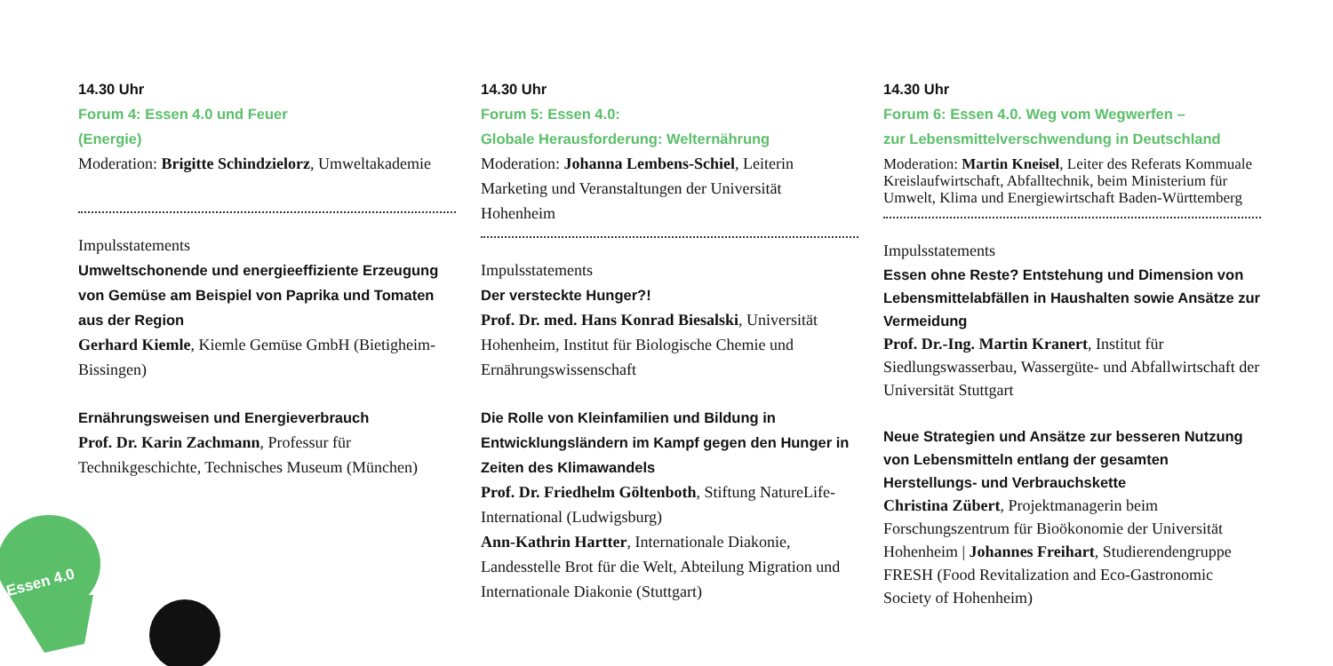14.30 Uhr
Forum 4: Essen 4.0 und Feuer
(Energie)
Moderation: Brigitte Schindzielorz, Umweltakademie
Impulsstatements
Umweltschonende und energieeffiziente Erzeugung von Gemüse am Beispiel von Paprika und Tomaten aus der Region
Gerhard Kiemle, Kiemle Gemüse GmbH (Bietigheim-Bissingen)
Ernährungsweisen und Energieverbrauch
Prof. Dr. Karin Zachmann, Professur für Technikgeschichte, Technisches Museum (München)
14.30 Uhr
Forum 5: Essen 4.0:
Globale Herausforderung: Welternährung
Moderation: Johanna Lembens-Schiel, Leiterin Marketing und Veranstaltungen der Universität Hohenheim
Impulsstatements
Der versteckte Hunger?!
Prof. Dr. med. Hans Konrad Biesalski, Universität Hohenheim, Institut für Biologische Chemie und Ernährungswissenschaft
Die Rolle von Kleinfamilien und Bildung in Entwicklungsländern im Kampf gegen den Hunger in Zeiten des Klimawandels
Prof. Dr. Friedhelm Göltenboth, Stiftung NatureLife-International (Ludwigsburg)
Ann-Kathrin Hartter, Internationale Diakonie, Landesstelle Brot für die Welt, Abteilung Migration und Internationale Diakonie (Stuttgart)
14.30 Uhr
Forum 6: Essen 4.0. Weg vom Wegwerfen –
zur Lebensmittelverschwendung in Deutschland
Moderation: Martin Kneisel, Leiter des Referats Kommuale Kreislaufwirtschaft, Abfalltechnik, beim Ministerium für Umwelt, Klima und Energiewirtschaft Baden-Württemberg
Impulsstatements
Essen ohne Reste? Entstehung und Dimension von Lebensmittelabfällen in Haushalten sowie Ansätze zur Vermeidung
Prof. Dr.-Ing. Martin Kranert, Institut für Siedlungswasserbau, Wassergüte- und Abfallwirtschaft der Universität Stuttgart
Neue Strategien und Ansätze zur besseren Nutzung von Lebensmitteln entlang der gesamten Herstellungs- und Verbrauchskette
Christina Zübert, Projektmanagerin beim Forschungszentrum für Bioökonomie der Universität Hohenheim | Johannes Freihart, Studierendengruppe FRESH (Food Revitalization and Eco-Gastronomic Society of Hohenheim)
Essen 4.0